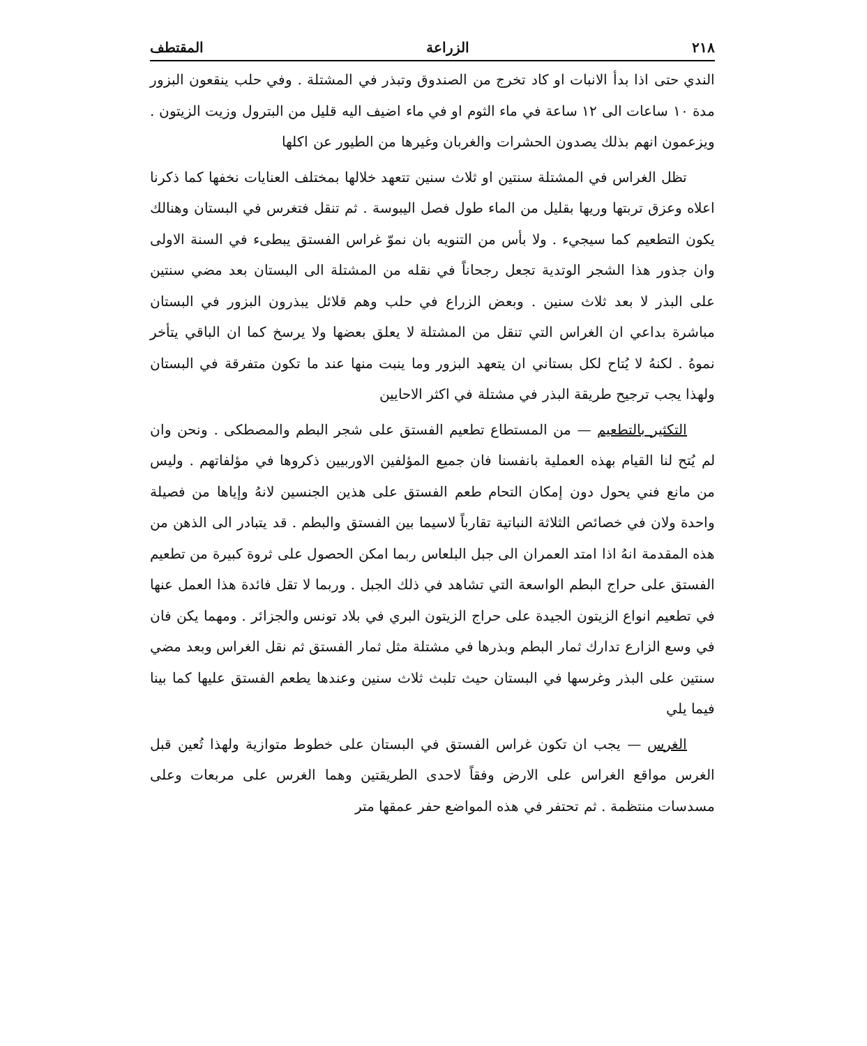٢١٨ الزراعة المقتطف
الندي حتى اذا بدأ الانبات او كاد تخرج من الصندوق وتبذر في المشتلة . وفي حلب ينقعون البزور مدة ١٠ ساعات الى ١٢ ساعة في ماء الثوم او في ماء اضيف اليه قليل من البترول وزيت الزيتون . ويزعمون انهم بذلك يصدون الحشرات والغربان وغيرها من الطيور عن اكلها
تظل الغراس في المشتلة سنتين او ثلاث سنين تتعهد خلالها بمختلف العنايات نخفها كما ذكرنا اعلاه وعزق تربتها وريها بقليل من الماء طول فصل اليبوسة . ثم تنقل فتغرس في البستان وهنالك يكون التطعيم كما سيجيء . ولا بأس من التنويه بان نموّ غراس الفستق يبطىء في السنة الاولى وان جذور هذا الشجر الوتدية تجعل رجحاناً في نقله من المشتلة الى البستان بعد مضي سنتين على البذر لا بعد ثلاث سنين . وبعض الزراع في حلب وهم قلائل يبذرون البزور في البستان مباشرة بداعي ان الغراس التي تنقل من المشتلة لا يعلق بعضها ولا يرسخ كما ان الباقي يتأخر نموهُ . لكنهُ لا يُتاح لكل بستاني ان يتعهد البزور وما ينبت منها عند ما تكون متفرقة في البستان ولهذا يجب ترجيح طريقة البذر في مشتلة في اكثر الاحايين
التكثير بالتطعيم — من المستطاع تطعيم الفستق على شجر البطم والمصطكى . ونحن وان لم يُتح لنا القيام بهذه العملية بانفسنا فان جميع المؤلفين الاوربيين ذكروها في مؤلفاتهم . وليس من مانع فني يحول دون إمكان التحام طعم الفستق على هذين الجنسين لانهُ وإياها من فصيلة واحدة ولان في خصائص الثلاثة النباتية تقارباً لاسيما بين الفستق والبطم . قد يتبادر الى الذهن من هذه المقدمة انهُ اذا امتد العمران الى جبل البلعاس ربما امكن الحصول على ثروة كبيرة من تطعيم الفستق على حراج البطم الواسعة التي تشاهد في ذلك الجبل . وربما لا تقل فائدة هذا العمل عنها في تطعيم انواع الزيتون الجيدة على حراج الزيتون البري في بلاد تونس والجزائر . ومهما يكن فان في وسع الزارع تدارك ثمار البطم وبذرها في مشتلة مثل ثمار الفستق ثم نقل الغراس وبعد مضي سنتين على البذر وغرسها في البستان حيث تلبث ثلاث سنين وعندها يطعم الفستق عليها كما بينا فيما يلي
الغرس — يجب ان تكون غراس الفستق في البستان على خطوط متوازية ولهذا تُعين قبل الغرس مواقع الغراس على الارض وفقاً لاحدى الطريقتين وهما الغرس على مربعات وعلى مسدسات منتظمة . ثم تحتفر في هذه المواضع حفر عمقها متر